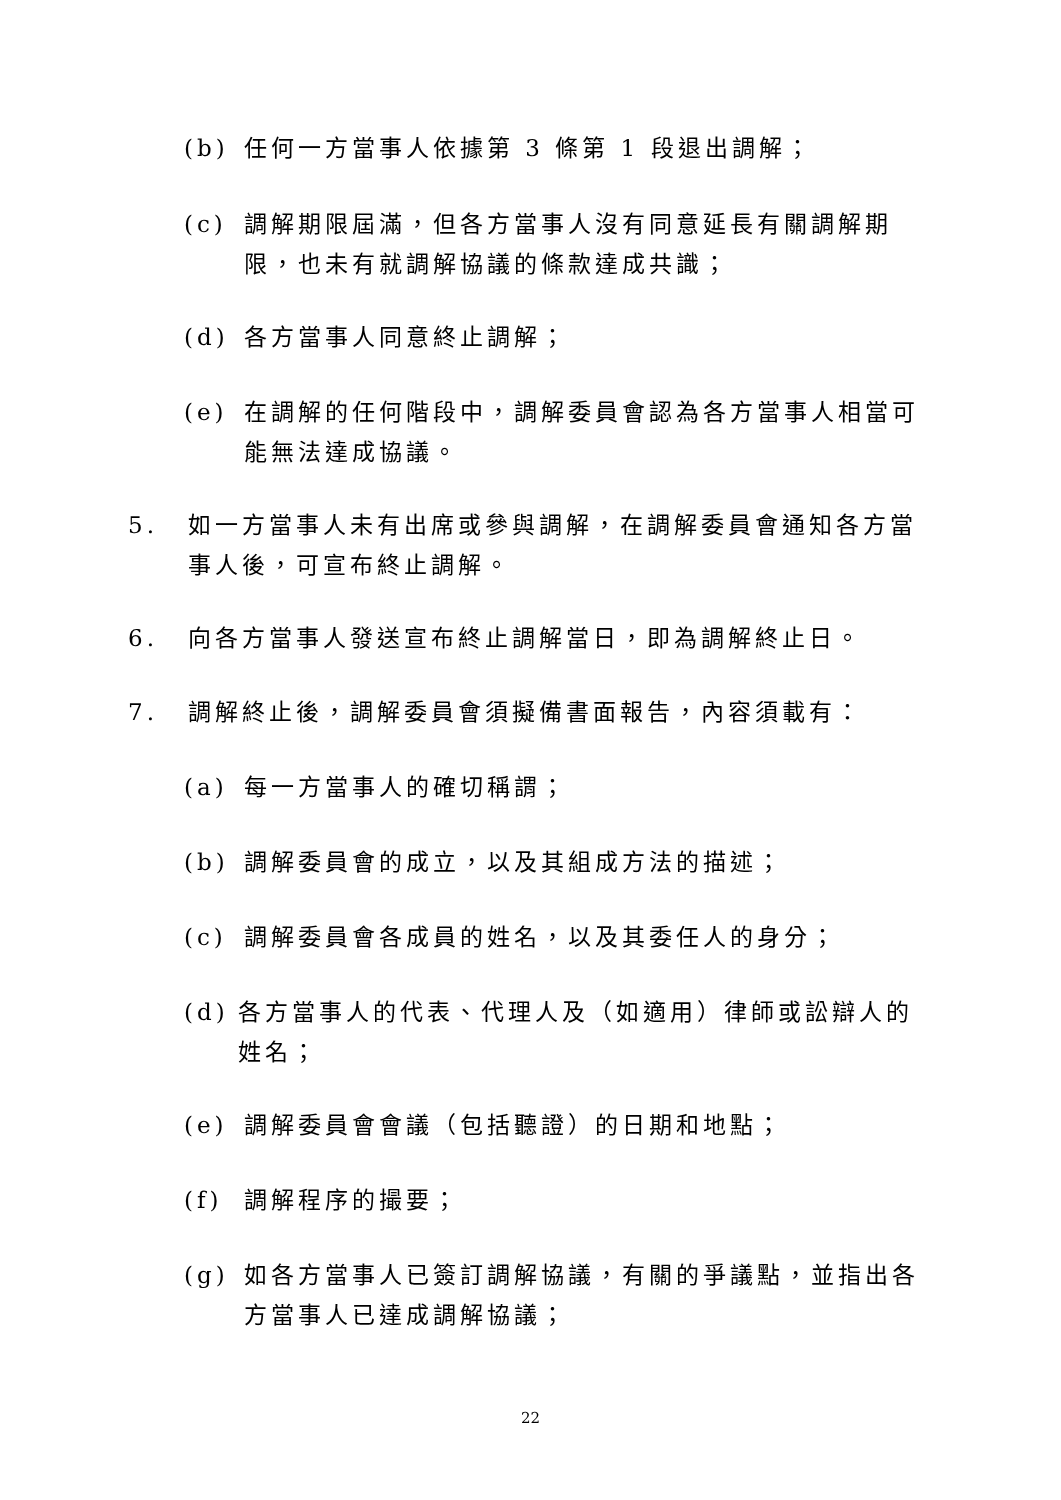(b) 任何一方當事人依據第 3 條第 1 段退出調解；
(c) 調解期限屆滿，但各方當事人沒有同意延長有關調解期限，也未有就調解協議的條款達成共識；
(d) 各方當事人同意終止調解；
(e) 在調解的任何階段中，調解委員會認為各方當事人相當可能無法達成協議。
5. 如一方當事人未有出席或參與調解，在調解委員會通知各方當事人後，可宣布終止調解。
6. 向各方當事人發送宣布終止調解當日，即為調解終止日。
7. 調解終止後，調解委員會須擬備書面報告，內容須載有：
(a) 每一方當事人的確切稱謂；
(b) 調解委員會的成立，以及其組成方法的描述；
(c) 調解委員會各成員的姓名，以及其委任人的身分；
(d) 各方當事人的代表、代理人及（如適用）律師或訟辯人的姓名；
(e) 調解委員會會議（包括聽證）的日期和地點；
(f) 調解程序的撮要；
(g) 如各方當事人已簽訂調解協議，有關的爭議點，並指出各方當事人已達成調解協議；
22